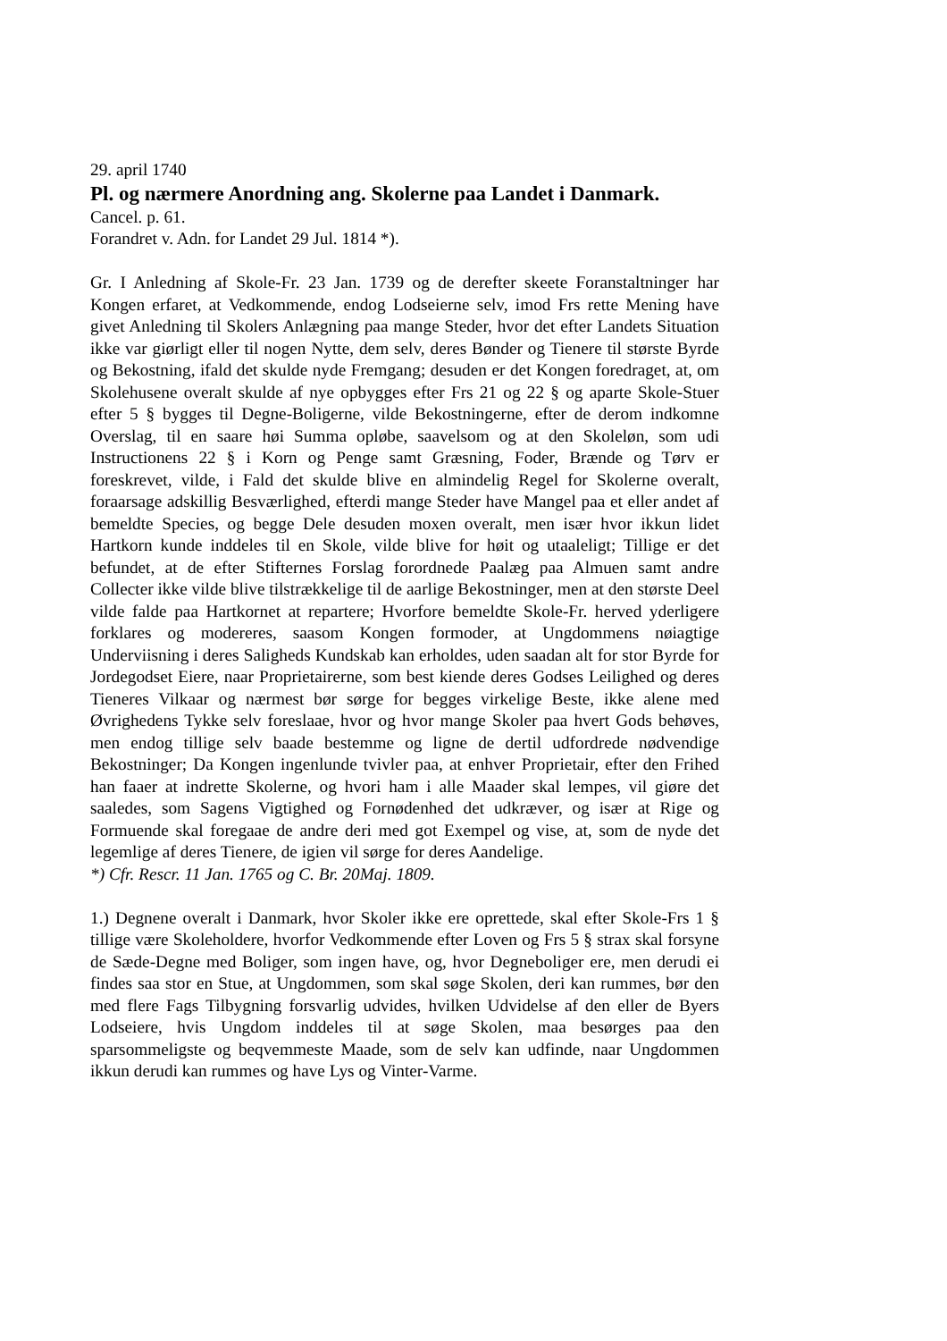29. april 1740
Pl. og nærmere Anordning ang. Skolerne paa Landet i Danmark.
Cancel. p. 61.
Forandret v. Adn. for Landet 29 Jul. 1814 *).
Gr. I Anledning af Skole-Fr. 23 Jan. 1739 og de derefter skeete Foranstaltninger har Kongen erfaret, at Vedkommende, endog Lodseierne selv, imod Frs rette Mening have givet Anledning til Skolers Anlægning paa mange Steder, hvor det efter Landets Situation ikke var giørligt eller til nogen Nytte, dem selv, deres Bønder og Tienere til største Byrde og Bekostning, ifald det skulde nyde Fremgang; desuden er det Kongen foredraget, at, om Skolehusene overalt skulde af nye opbygges efter Frs 21 og 22 § og aparte Skole-Stuer efter 5 § bygges til Degne-Boligerne, vilde Bekostningerne, efter de derom indkomne Overslag, til en saare høi Summa opløbe, saavelsom og at den Skoleløn, som udi Instructionens 22 § i Korn og Penge samt Græsning, Foder, Brænde og Tørv er foreskrevet, vilde, i Fald det skulde blive en almindelig Regel for Skolerne overalt, foraarsage adskillig Besværlighed, efterdi mange Steder have Mangel paa et eller andet af bemeldte Species, og begge Dele desuden moxen overalt, men især hvor ikkun lidet Hartkorn kunde inddeles til en Skole, vilde blive for høit og utaaleligt; Tillige er det befundet, at de efter Stifternes Forslag forordnede Paalæg paa Almuen samt andre Collecter ikke vilde blive tilstrækkelige til de aarlige Bekostninger, men at den største Deel vilde falde paa Hartkornet at repartere; Hvorfore bemeldte Skole-Fr. herved yderligere forklares og modereres, saasom Kongen formoder, at Ungdommens nøiagtige Underviisning i deres Saligheds Kundskab kan erholdes, uden saadan alt for stor Byrde for Jordegodset Eiere, naar Proprietairerne, som best kiende deres Godses Leilighed og deres Tieneres Vilkaar og nærmest bør sørge for begges virkelige Beste, ikke alene med Øvrighedens Tykke selv foreslaae, hvor og hvor mange Skoler paa hvert Gods behøves, men endog tillige selv baade bestemme og ligne de dertil udfordrede nødvendige Bekostninger; Da Kongen ingenlunde tvivler paa, at enhver Proprietair, efter den Frihed han faaer at indrette Skolerne, og hvori ham i alle Maader skal lempes, vil giøre det saaledes, som Sagens Vigtighed og Fornødenhed det udkræver, og især at Rige og Formuende skal foregaae de andre deri med got Exempel og vise, at, som de nyde det legemlige af deres Tienere, de igien vil sørge for deres Aandelige.
*) Cfr. Rescr. 11 Jan. 1765 og C. Br. 20Maj. 1809.
1.) Degnene overalt i Danmark, hvor Skoler ikke ere oprettede, skal efter Skole-Frs 1 § tillige være Skoleholdere, hvorfor Vedkommende efter Loven og Frs 5 § strax skal forsyne de Sæde-Degne med Boliger, som ingen have, og, hvor Degneboliger ere, men derudi ei findes saa stor en Stue, at Ungdommen, som skal søge Skolen, deri kan rummes, bør den med flere Fags Tilbygning forsvarlig udvides, hvilken Udvidelse af den eller de Byers Lodseiere, hvis Ungdom inddeles til at søge Skolen, maa besørges paa den sparsommeligste og beqvemmeste Maade, som de selv kan udfinde, naar Ungdommen ikkun derudi kan rummes og have Lys og Vinter-Varme.